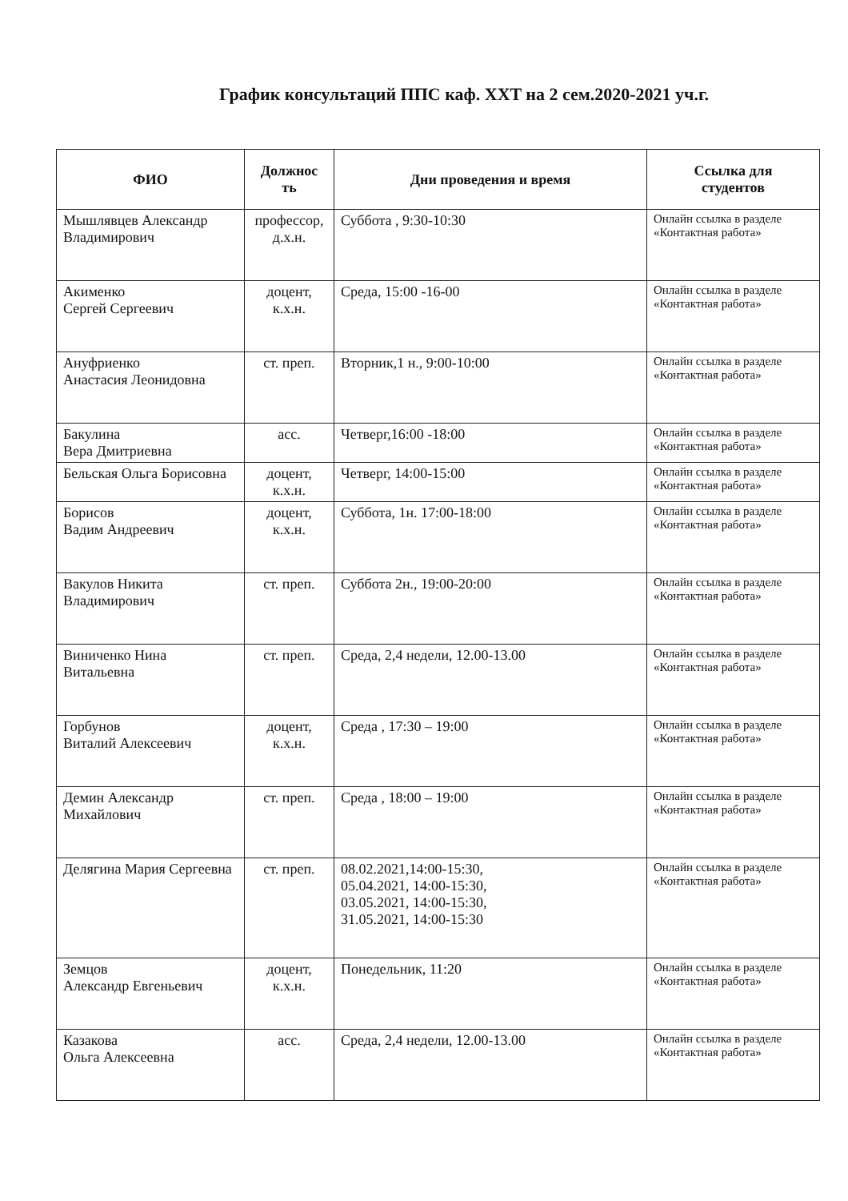График консультаций ППС каф. XXT на 2 сем.2020-2021 уч.г.
| ФИО | Должнос ть | Дни проведения и время | Ссылка для студентов |
| --- | --- | --- | --- |
| Мышлявцев Александр Владимирович | профессор, д.х.н. | Суббота , 9:30-10:30 | Онлайн ссылка в разделе «Контактная работа» |
| Акименко Сергей Сергеевич | доцент, к.х.н. | Среда, 15:00 -16-00 | Онлайн ссылка в разделе «Контактная работа» |
| Ануфриенко Анастасия Леонидовна | ст. преп. | Вторник,1 н., 9:00-10:00 | Онлайн ссылка в разделе «Контактная работа» |
| Бакулина Вера Дмитриевна | асс. | Четверг,16:00 -18:00 | Онлайн ссылка в разделе «Контактная работа» |
| Бельская Ольга Борисовна | доцент, к.х.н. | Четверг, 14:00-15:00 | Онлайн ссылка в разделе «Контактная работа» |
| Борисов Вадим Андреевич | доцент, к.х.н. | Суббота, 1н. 17:00-18:00 | Онлайн ссылка в разделе «Контактная работа» |
| Вакулов Никита Владимирович | ст. преп. | Суббота 2н., 19:00-20:00 | Онлайн ссылка в разделе «Контактная работа» |
| Виниченко Нина Витальевна | ст. преп. | Среда, 2,4 недели, 12.00-13.00 | Онлайн ссылка в разделе «Контактная работа» |
| Горбунов Виталий Алексеевич | доцент, к.х.н. | Среда , 17:30 – 19:00 | Онлайн ссылка в разделе «Контактная работа» |
| Демин Александр Михайлович | ст. преп. | Среда , 18:00 – 19:00 | Онлайн ссылка в разделе «Контактная работа» |
| Делягина Мария Сергеевна | ст. преп. | 08.02.2021,14:00-15:30, 05.04.2021, 14:00-15:30, 03.05.2021, 14:00-15:30, 31.05.2021, 14:00-15:30 | Онлайн ссылка в разделе «Контактная работа» |
| Земцов Александр Евгеньевич | доцент, к.х.н. | Понедельник, 11:20 | Онлайн ссылка в разделе «Контактная работа» |
| Казакова Ольга Алексеевна | асс. | Среда, 2,4 недели, 12.00-13.00 | Онлайн ссылка в разделе «Контактная работа» |